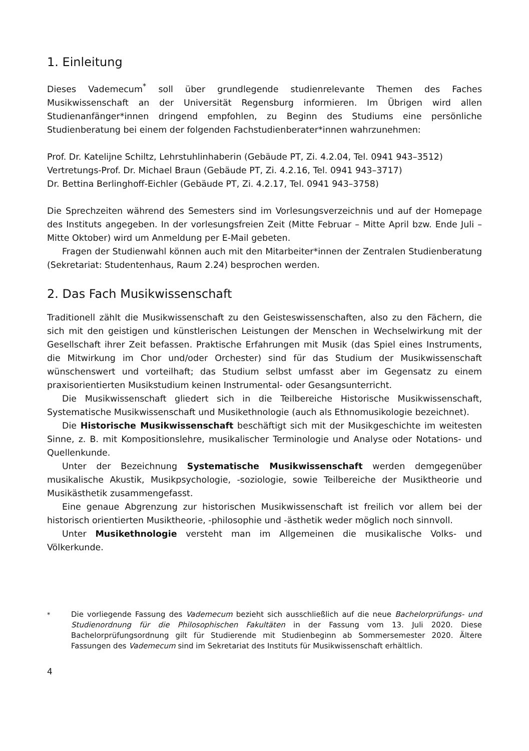1. Einleitung
Dieses Vademecum<sup>*</sup> soll über grundlegende studienrelevante Themen des Faches Musikwissenschaft an der Universität Regensburg informieren. Im Übrigen wird allen Studienanfänger*innen dringend empfohlen, zu Beginn des Studiums eine persönliche Studienberatung bei einem der folgenden Fachstudienberater*innen wahrzunehmen:
Prof. Dr. Katelijne Schiltz, Lehrstuhlinhaberin (Gebäude PT, Zi. 4.2.04, Tel. 0941 943–3512)
Vertretungs-Prof. Dr. Michael Braun (Gebäude PT, Zi. 4.2.16, Tel. 0941 943–3717)
Dr. Bettina Berlinghoff-Eichler (Gebäude PT, Zi. 4.2.17, Tel. 0941 943–3758)
Die Sprechzeiten während des Semesters sind im Vorlesungsverzeichnis und auf der Homepage des Instituts angegeben. In der vorlesungsfreien Zeit (Mitte Februar – Mitte April bzw. Ende Juli – Mitte Oktober) wird um Anmeldung per E-Mail gebeten.
Fragen der Studienwahl können auch mit den Mitarbeiter*innen der Zentralen Studienberatung (Sekretariat: Studentenhaus, Raum 2.24) besprochen werden.
2. Das Fach Musikwissenschaft
Traditionell zählt die Musikwissenschaft zu den Geisteswissenschaften, also zu den Fächern, die sich mit den geistigen und künstlerischen Leistungen der Menschen in Wechselwirkung mit der Gesellschaft ihrer Zeit befassen. Praktische Erfahrungen mit Musik (das Spiel eines Instruments, die Mitwirkung im Chor und/oder Orchester) sind für das Studium der Musikwissenschaft wünschenswert und vorteilhaft; das Studium selbst umfasst aber im Gegensatz zu einem praxisorientierten Musikstudium keinen Instrumental- oder Gesangsunterricht.
Die Musikwissenschaft gliedert sich in die Teilbereiche Historische Musikwissenschaft, Systematische Musikwissenschaft und Musikethnologie (auch als Ethnomusikologie bezeichnet).
Die Historische Musikwissenschaft beschäftigt sich mit der Musikgeschichte im weitesten Sinne, z. B. mit Kompositionslehre, musikalischer Terminologie und Analyse oder Notations- und Quellenkunde.
Unter der Bezeichnung Systematische Musikwissenschaft werden demgegenüber musikalische Akustik, Musikpsychologie, -soziologie, sowie Teilbereiche der Musiktheorie und Musikästhetik zusammengefasst.
Eine genaue Abgrenzung zur historischen Musikwissenschaft ist freilich vor allem bei der historisch orientierten Musiktheorie, -philosophie und -ästhetik weder möglich noch sinnvoll.
Unter Musikethnologie versteht man im Allgemeinen die musikalische Volks- und Völkerkunde.
<sup>*</sup> Die vorliegende Fassung des Vademecum bezieht sich ausschließlich auf die neue Bachelorprüfungs- und Studienordnung für die Philosophischen Fakultäten in der Fassung vom 13. Juli 2020. Diese Bachelorprüfungsordnung gilt für Studierende mit Studienbeginn ab Sommersemester 2020. Ältere Fassungen des Vademecum sind im Sekretariat des Instituts für Musikwissenschaft erhältlich.
4